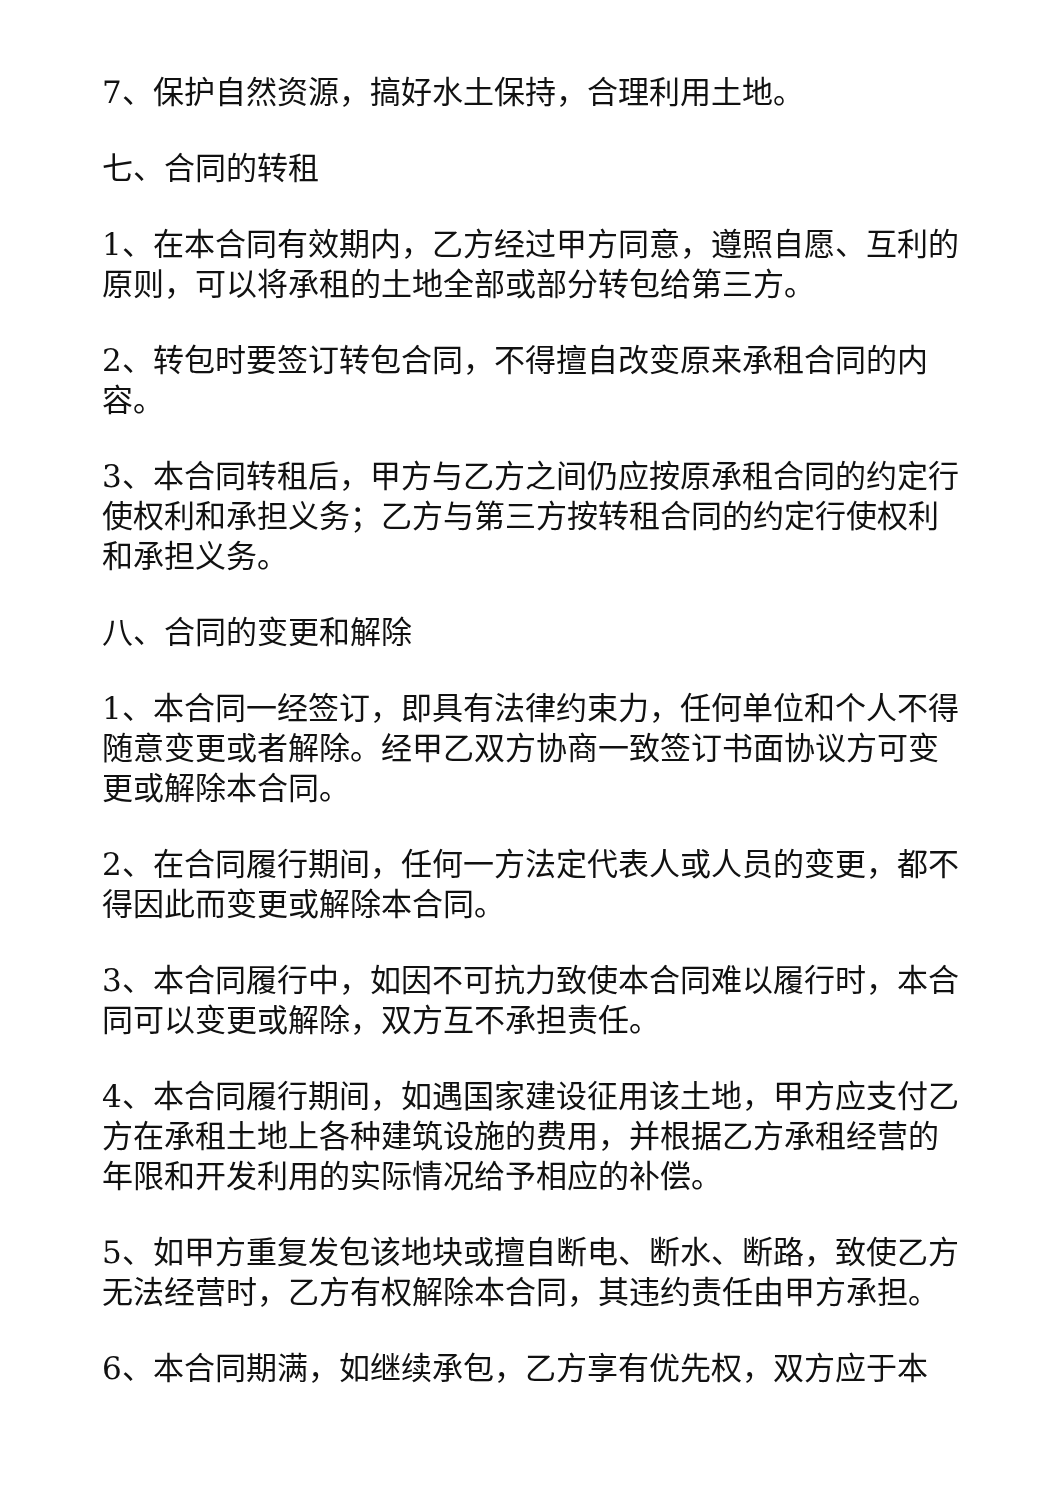7、保护自然资源，搞好水土保持，合理利用土地。
七、合同的转租
1、在本合同有效期内，乙方经过甲方同意，遵照自愿、互利的原则，可以将承租的土地全部或部分转包给第三方。
2、转包时要签订转包合同，不得擅自改变原来承租合同的内容。
3、本合同转租后，甲方与乙方之间仍应按原承租合同的约定行使权利和承担义务；乙方与第三方按转租合同的约定行使权利和承担义务。
八、合同的变更和解除
1、本合同一经签订，即具有法律约束力，任何单位和个人不得随意变更或者解除。经甲乙双方协商一致签订书面协议方可变更或解除本合同。
2、在合同履行期间，任何一方法定代表人或人员的变更，都不得因此而变更或解除本合同。
3、本合同履行中，如因不可抗力致使本合同难以履行时，本合同可以变更或解除，双方互不承担责任。
4、本合同履行期间，如遇国家建设征用该土地，甲方应支付乙方在承租土地上各种建筑设施的费用，并根据乙方承租经营的年限和开发利用的实际情况给予相应的补偿。
5、如甲方重复发包该地块或擅自断电、断水、断路，致使乙方无法经营时，乙方有权解除本合同，其违约责任由甲方承担。
6、本合同期满，如继续承包，乙方享有优先权，双方应于本